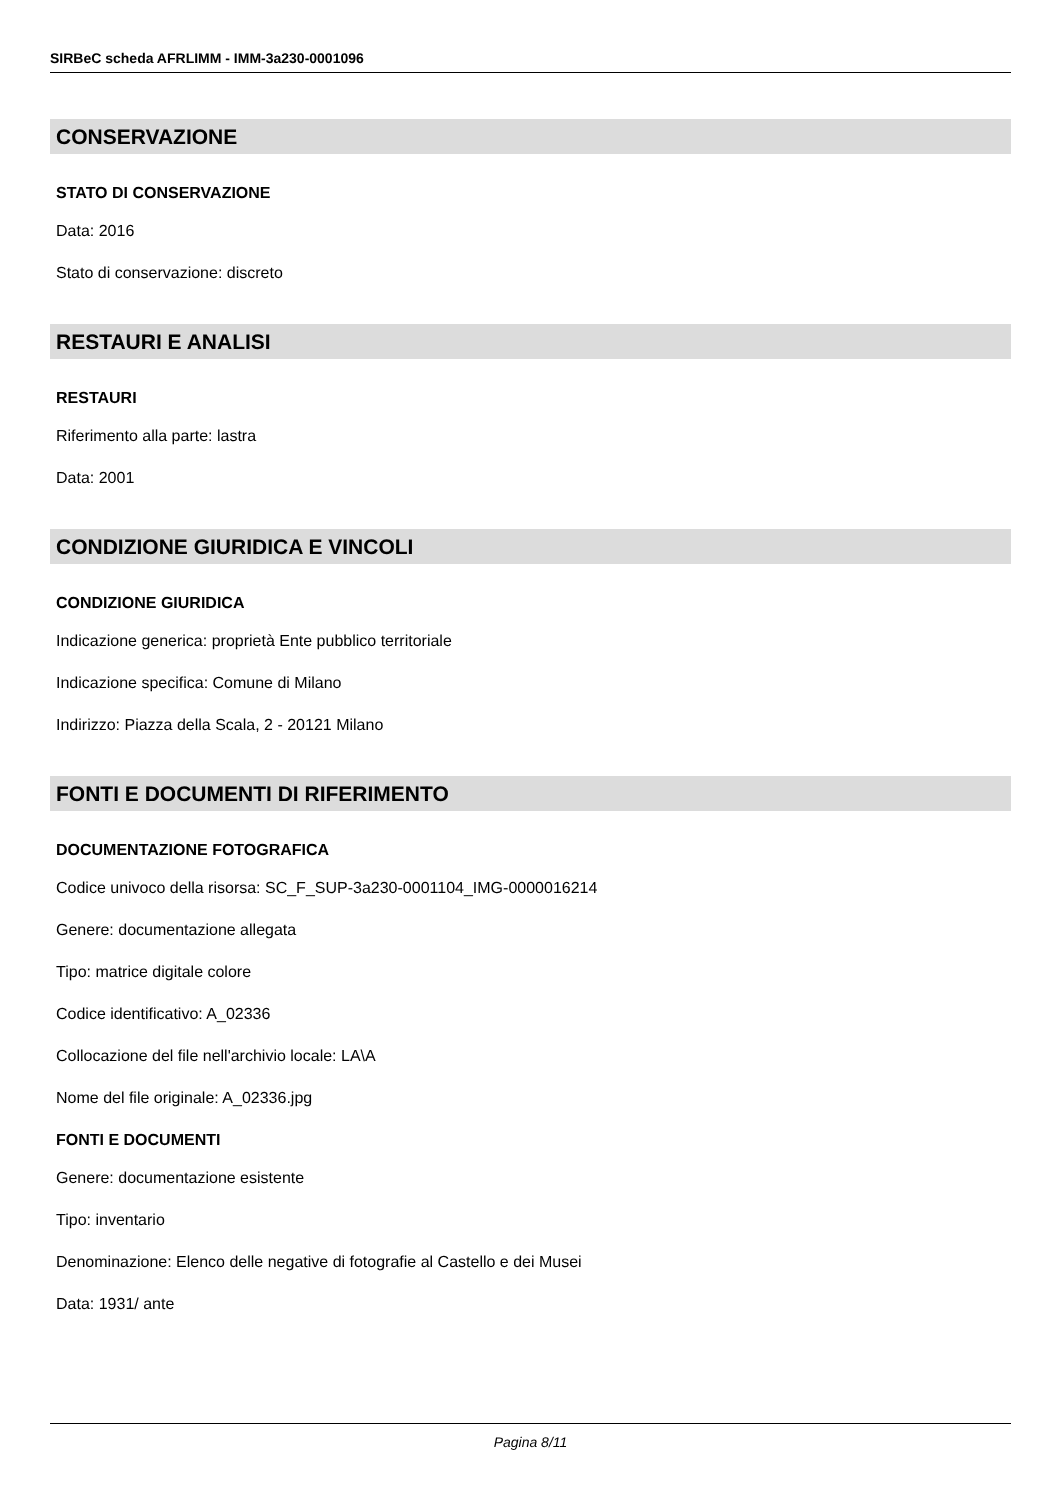SIRBeC scheda AFRLIMM - IMM-3a230-0001096
CONSERVAZIONE
STATO DI CONSERVAZIONE
Data: 2016
Stato di conservazione: discreto
RESTAURI E ANALISI
RESTAURI
Riferimento alla parte: lastra
Data: 2001
CONDIZIONE GIURIDICA E VINCOLI
CONDIZIONE GIURIDICA
Indicazione generica: proprietà Ente pubblico territoriale
Indicazione specifica: Comune di Milano
Indirizzo: Piazza della Scala, 2 - 20121 Milano
FONTI E DOCUMENTI DI RIFERIMENTO
DOCUMENTAZIONE FOTOGRAFICA
Codice univoco della risorsa: SC_F_SUP-3a230-0001104_IMG-0000016214
Genere: documentazione allegata
Tipo: matrice digitale colore
Codice identificativo: A_02336
Collocazione del file nell'archivio locale: LA\A
Nome del file originale: A_02336.jpg
FONTI E DOCUMENTI
Genere: documentazione esistente
Tipo: inventario
Denominazione: Elenco delle negative di fotografie al Castello e dei Musei
Data: 1931/ ante
Pagina 8/11